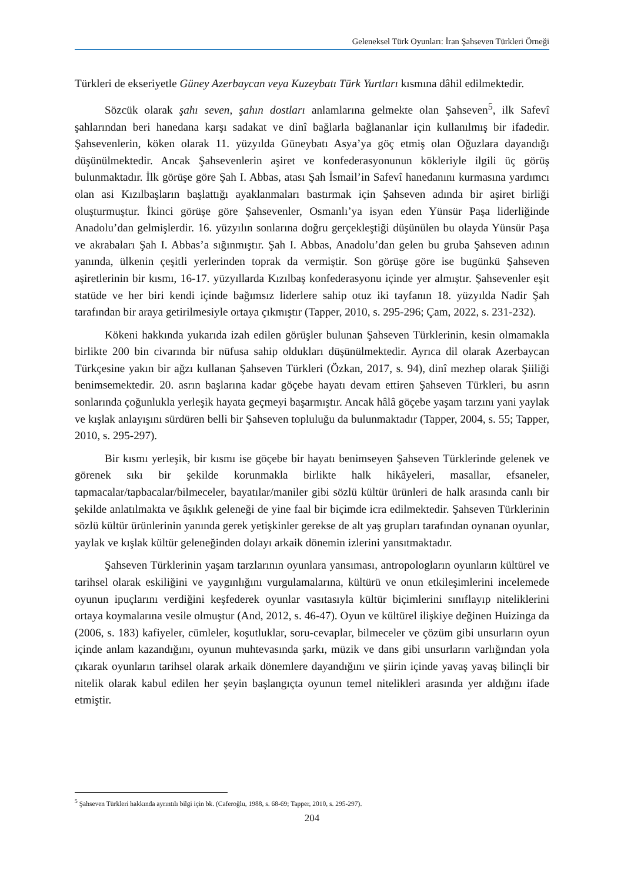Geleneksel Türk Oyunları: İran Şahseven Türkleri Örneği
Türkleri de ekseriyetle Güney Azerbaycan veya Kuzeybatı Türk Yurtları kısmına dâhil edilmektedir.
Sözcük olarak şahı seven, şahın dostları anlamlarına gelmekte olan Şahseven<sup>5</sup>, ilk Safevî şahlarından beri hanedana karşı sadakat ve dinî bağlarla bağlananlar için kullanılmış bir ifadedir. Şahsevenlerin, köken olarak 11. yüzyılda Güneybatı Asya’ya göç etmiş olan Oğuzlara dayandığı düşünülmektedir. Ancak Şahsevenlerin aşiret ve konfederasyonunun kökleriyle ilgili üç görüş bulunmaktadır. İlk görüşe göre Şah I. Abbas, atası Şah İsmail’in Safevî hanedanını kurmasına yardımcı olan asi Kızılbaşların başlattığı ayaklanmaları bastırmak için Şahseven adında bir aşiret birliği oluşturmuştur. İkinci görüşe göre Şahsevenler, Osmanlı’ya isyan eden Yünsür Paşa liderliğinde Anadolu’dan gelmişlerdir. 16. yüzyılın sonlarına doğru gerçekleştiği düşünülen bu olayda Yünsür Paşa ve akrabaları Şah I. Abbas’a sığınmıştır. Şah I. Abbas, Anadolu’dan gelen bu gruba Şahseven adının yanında, ülkenin çeşitli yerlerinden toprak da vermiştir. Son görüşe göre ise bugünkü Şahseven aşiretlerinin bir kısmı, 16-17. yüzyıllarda Kızılbaş konfederasyonu içinde yer almıştır. Şahsevenler eşit statüde ve her biri kendi içinde bağımsız liderlere sahip otuz iki tayfanın 18. yüzyılda Nadir Şah tarafından bir araya getirilmesiyle ortaya çıkmıştır (Tapper, 2010, s. 295-296; Çam, 2022, s. 231-232).
Kökeni hakkında yukarıda izah edilen görüşler bulunan Şahseven Türklerinin, kesin olmamakla birlikte 200 bin civarında bir nüfusa sahip oldukları düşünülmektedir. Ayrıca dil olarak Azerbaycan Türkçesine yakın bir ağzı kullanan Şahseven Türkleri (Özkan, 2017, s. 94), dinî mezhep olarak Şiiliği benimsemektedir. 20. asrın başlarına kadar göçebe hayatı devam ettiren Şahseven Türkleri, bu asrın sonlarında çoğunlukla yerleşik hayata geçmeyi başarmıştır. Ancak hâlâ göçebe yaşam tarzını yani yaylak ve kışlak anlayışını sürdüren belli bir Şahseven topluluğu da bulunmaktadır (Tapper, 2004, s. 55; Tapper, 2010, s. 295-297).
Bir kısmı yerleşik, bir kısmı ise göçebe bir hayatı benimseyen Şahseven Türklerinde gelenek ve görenek sıkı bir şekilde korunmakla birlikte halk hikâyeleri, masallar, efsaneler, tapmacalar/tapbacalar/bilmeceler, bayatılar/maniler gibi sözlü kültür ürünleri de halk arasında canlı bir şekilde anlatılmakta ve âşıklık geleneği de yine faal bir biçimde icra edilmektedir. Şahseven Türklerinin sözlü kültür ürünlerinin yanında gerek yetişkinler gerekse de alt yaş grupları tarafından oynanan oyunlar, yaylak ve kışlak kültür geleneğinden dolayı arkaik dönemin izlerini yansıtmaktadır.
Şahseven Türklerinin yaşam tarzlarının oyunlara yansıması, antropologların oyunların kültürel ve tarihsel olarak eskiliğini ve yaygınlığını vurgulamalarına, kültürü ve onun etkileşimlerini incelemede oyunun ipuçlarını verdiğini keşfederek oyunlar vasıtasıyla kültür biçimlerini sınıflayıp niteliklerini ortaya koymalarına vesile olmuştur (And, 2012, s. 46-47). Oyun ve kültürel ilişkiye değinen Huizinga da (2006, s. 183) kafiyeler, cümleler, koşutluklar, soru-cevaplar, bilmeceler ve çözüm gibi unsurların oyun içinde anlam kazandığını, oyunun muhtevasında şarkı, müzik ve dans gibi unsurların varlığından yola çıkarak oyunların tarihsel olarak arkaik dönemlere dayandığını ve şiirin içinde yavaş yavaş bilinçli bir nitelik olarak kabul edilen her şeyin başlangıçta oyunun temel nitelikleri arasında yer aldığını ifade etmiştir.
<sup>5</sup> Şahseven Türkleri hakkında ayrıntılı bilgi için bk. (Caferoğlu, 1988, s. 68-69; Tapper, 2010, s. 295-297).
204